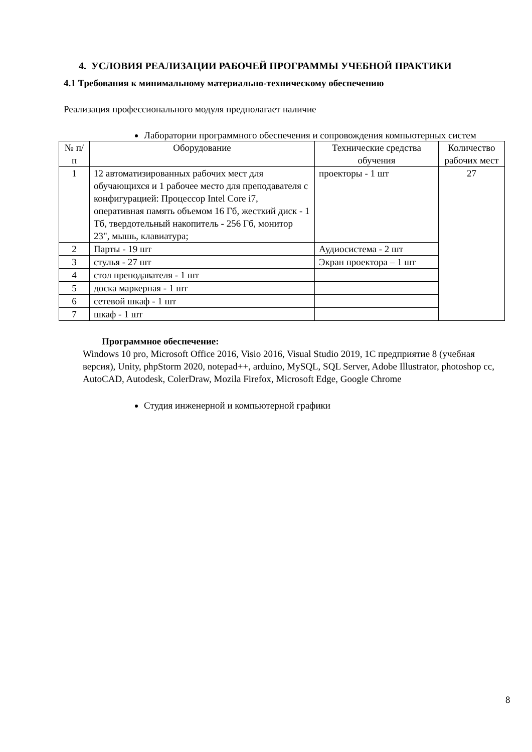4. УСЛОВИЯ РЕАЛИЗАЦИИ РАБОЧЕЙ ПРОГРАММЫ УЧЕБНОЙ ПРАКТИКИ
4.1 Требования к минимальному материально-техническому обеспечению
Реализация профессионального модуля предполагает наличие
Лаборатории программного обеспечения и сопровождения компьютерных систем
| № п/п | Оборудование | Технические средства обучения | Количество рабочих мест |
| --- | --- | --- | --- |
| 1 | 12 автоматизированных рабочих мест для обучающихся и 1 рабочее место для преподавателя с конфигурацией: Процессор Intel Core i7, оперативная память объемом 16 Гб, жесткий диск - 1 Тб, твердотельный накопитель - 256 Гб, монитор 23", мышь, клавиатура; | проекторы - 1 шт | 27 |
| 2 | Парты - 19 шт | Аудиосистема - 2 шт | |
| 3 | стулья - 27 шт | Экран проектора – 1 шт | |
| 4 | стол преподавателя - 1 шт | | |
| 5 | доска маркерная - 1 шт | | |
| 6 | сетевой шкаф - 1 шт | | |
| 7 | шкаф - 1 шт | | |
Программное обеспечение:
Windows 10 pro, Microsoft Office 2016, Visio 2016, Visual Studio 2019, 1С предприятие 8 (учебная версия), Unity, phpStorm 2020, notepad++, arduino, MySQL, SQL Server, Adobe Illustrator, photoshop cc, AutoCAD, Autodesk, ColerDraw, Mozila Firefox, Microsoft Edge, Google Chrome
Студия инженерной и компьютерной графики
8